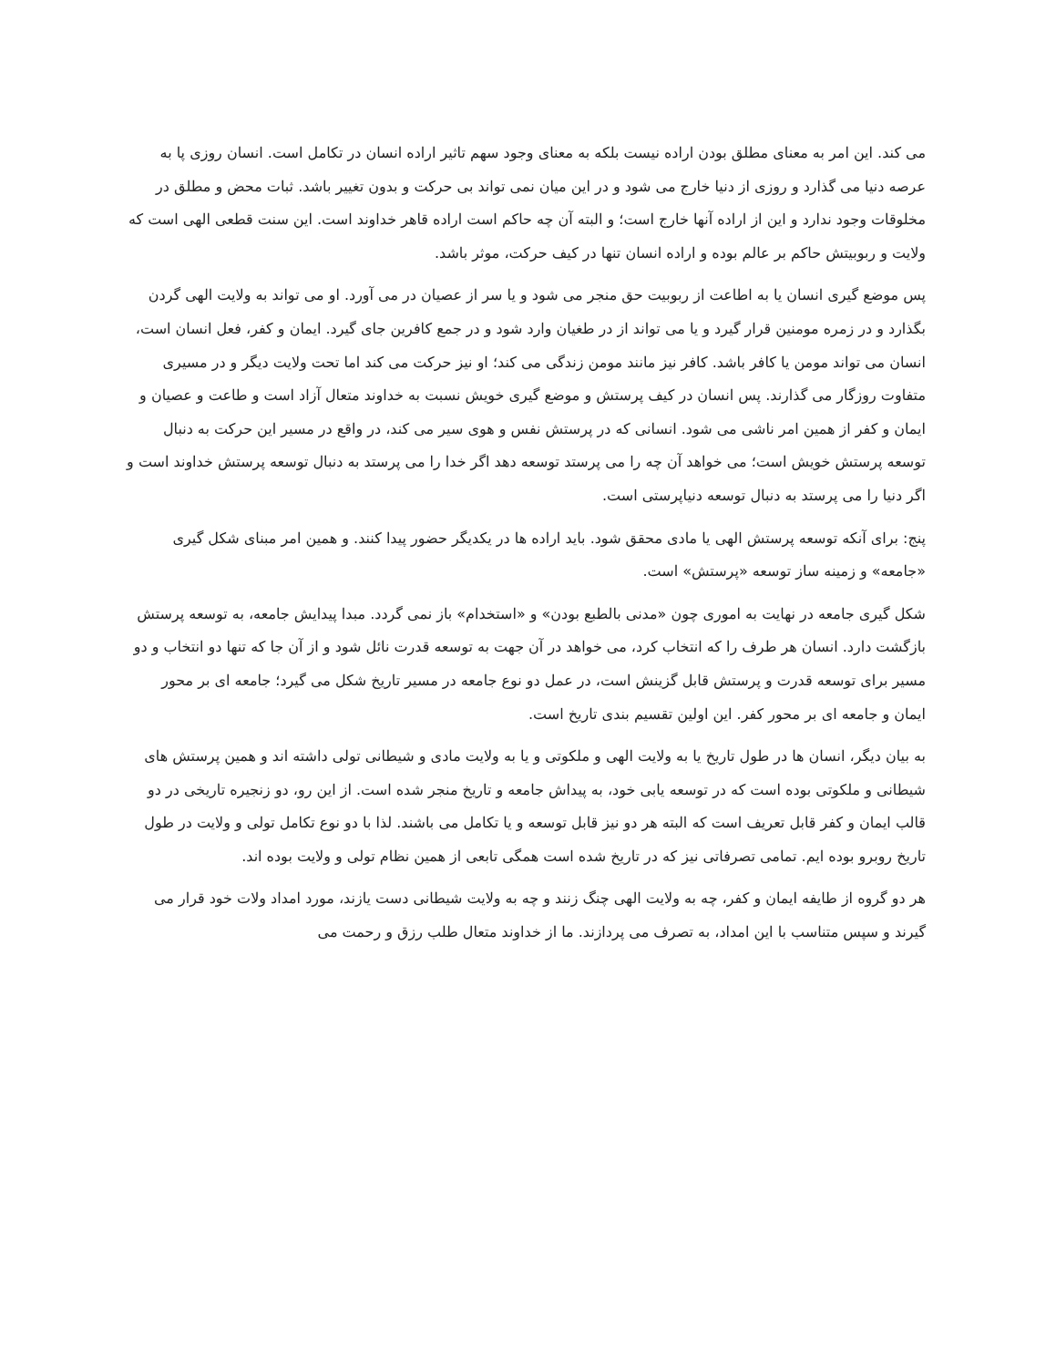می کند. این امر به معنای مطلق بودن اراده نیست بلکه به معنای وجود سهم تاثیر اراده انسان در تکامل است. انسان روزی پا به عرصه دنیا می گذارد و روزی از دنیا خارج می شود و در این میان نمی تواند بی حرکت و بدون تغییر باشد. ثبات محض و مطلق در مخلوقات وجود ندارد و این از اراده آنها خارج است؛ و البته آن چه حاکم است اراده قاهر خداوند است. این سنت قطعی الهی است که ولایت و ربوبیتش حاکم بر عالم بوده و اراده انسان تنها در کیف حرکت، موثر باشد.
پس موضع گیری انسان یا به اطاعت از ربوبیت حق منجر می شود و یا سر از عصیان در می آورد. او می تواند به ولایت الهی گردن بگذارد و در زمره مومنین قرار گیرد و یا می تواند از در طغیان وارد شود و در جمع کافرین جای گیرد. ایمان و کفر، فعل انسان است، انسان می تواند مومن یا کافر باشد. کافر نیز مانند مومن زندگی می کند؛ او نیز حرکت می کند اما تحت ولایت دیگر و در مسیری متفاوت روزگار می گذارند. پس انسان در کیف پرستش و موضع گیری خویش نسبت به خداوند متعال آزاد است و طاعت و عصیان و ایمان و کفر از همین امر ناشی می شود. انسانی که در پرستش نفس و هوی سیر می کند، در واقع در مسیر این حرکت به دنبال توسعه پرستش خویش است؛ می خواهد آن چه را می پرستد توسعه دهد اگر خدا را می پرستد به دنبال توسعه پرستش خداوند است و اگر دنیا را می پرستد به دنبال توسعه دنیاپرستی است.
پنج: برای آنکه توسعه پرستش الهی یا مادی محقق شود. باید اراده ها در یکدیگر حضور پیدا کنند. و همین امر مبنای شکل گیری «جامعه» و زمینه ساز توسعه «پرستش» است.
شکل گیری جامعه در نهایت به اموری چون «مدنی بالطبع بودن» و «استخدام» باز نمی گردد. مبدا پیدایش جامعه، به توسعه پرستش بازگشت دارد. انسان هر طرف را که انتخاب کرد، می خواهد در آن جهت به توسعه قدرت نائل شود و از آن جا که تنها دو انتخاب و دو مسیر برای توسعه قدرت و پرستش قابل گزینش است، در عمل دو نوع جامعه در مسیر تاریخ شکل می گیرد؛ جامعه ای بر محور ایمان و جامعه ای بر محور کفر. این اولین تقسیم بندی تاریخ است.
به بیان دیگر، انسان ها در طول تاریخ یا به ولایت الهی و ملکوتی و یا به ولایت مادی و شیطانی تولی داشته اند و همین پرستش های شیطانی و ملکوتی بوده است که در توسعه یابی خود، به پیداش جامعه و تاریخ منجر شده است. از این رو، دو زنجیره تاریخی در دو قالب ایمان و کفر قابل تعریف است که البته هر دو نیز قابل توسعه و یا تکامل می باشند. لذا با دو نوع تکامل تولی و ولایت در طول تاریخ روبرو بوده ایم. تمامی تصرفاتی نیز که در تاریخ شده است همگی تابعی از همین نظام تولی و ولایت بوده اند.
هر دو گروه از طایفه ایمان و کفر، چه به ولایت الهی چنگ زنند و چه به ولایت شیطانی دست یازند، مورد امداد ولات خود قرار می گیرند و سپس متناسب با این امداد، به تصرف می پردازند. ما از خداوند متعال طلب رزق و رحمت می